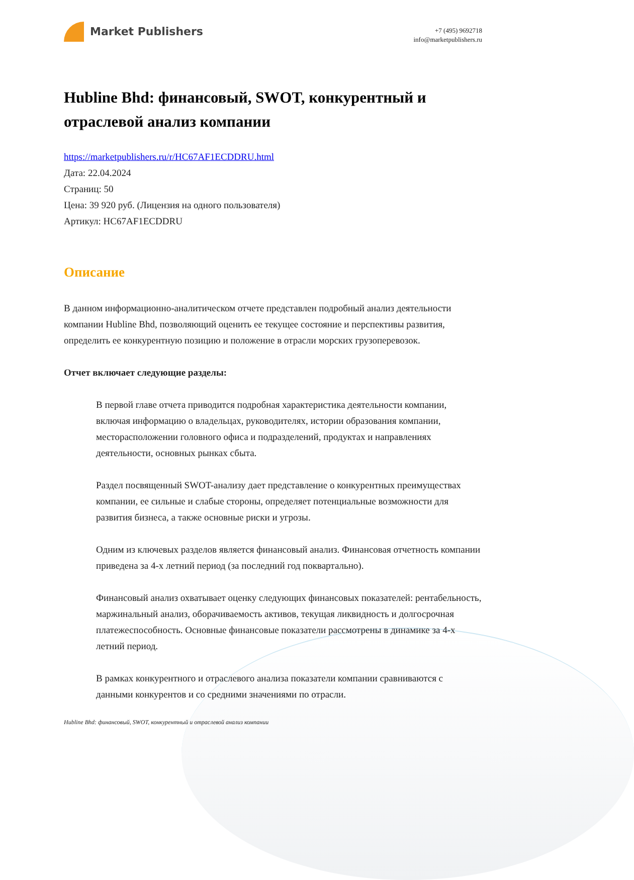Market Publishers
+7 (495) 9692718
info@marketpublishers.ru
Hubline Bhd: финансовый, SWOT, конкурентный и отраслевой анализ компании
https://marketpublishers.ru/r/HC67AF1ECDDRU.html
Дата: 22.04.2024
Страниц: 50
Цена: 39 920 руб. (Лицензия на одного пользователя)
Артикул: HC67AF1ECDDRU
Описание
В данном информационно-аналитическом отчете представлен подробный анализ деятельности компании Hubline Bhd, позволяющий оценить ее текущее состояние и перспективы развития, определить ее конкурентную позицию и положение в отрасли морских грузоперевозок.
Отчет включает следующие разделы:
В первой главе отчета приводится подробная характеристика деятельности компании, включая информацию о владельцах, руководителях, истории образования компании, месторасположении головного офиса и подразделений, продуктах и направлениях деятельности, основных рынках сбыта.
Раздел посвященный SWOT-анализу дает представление о конкурентных преимуществах компании, ее сильные и слабые стороны, определяет потенциальные возможности для развития бизнеса, а также основные риски и угрозы.
Одним из ключевых разделов является финансовый анализ. Финансовая отчетность компании приведена за 4-х летний период (за последний год поквартально).
Финансовый анализ охватывает оценку следующих финансовых показателей: рентабельность, маржинальный анализ, оборачиваемость активов, текущая ликвидность и долгосрочная платежеспособность. Основные финансовые показатели рассмотрены в динамике за 4-х летний период.
В рамках конкурентного и отраслевого анализа показатели компании сравниваются с данными конкурентов и со средними значениями по отрасли.
Hubline Bhd: финансовый, SWOT, конкурентный и отраслевой анализ компании